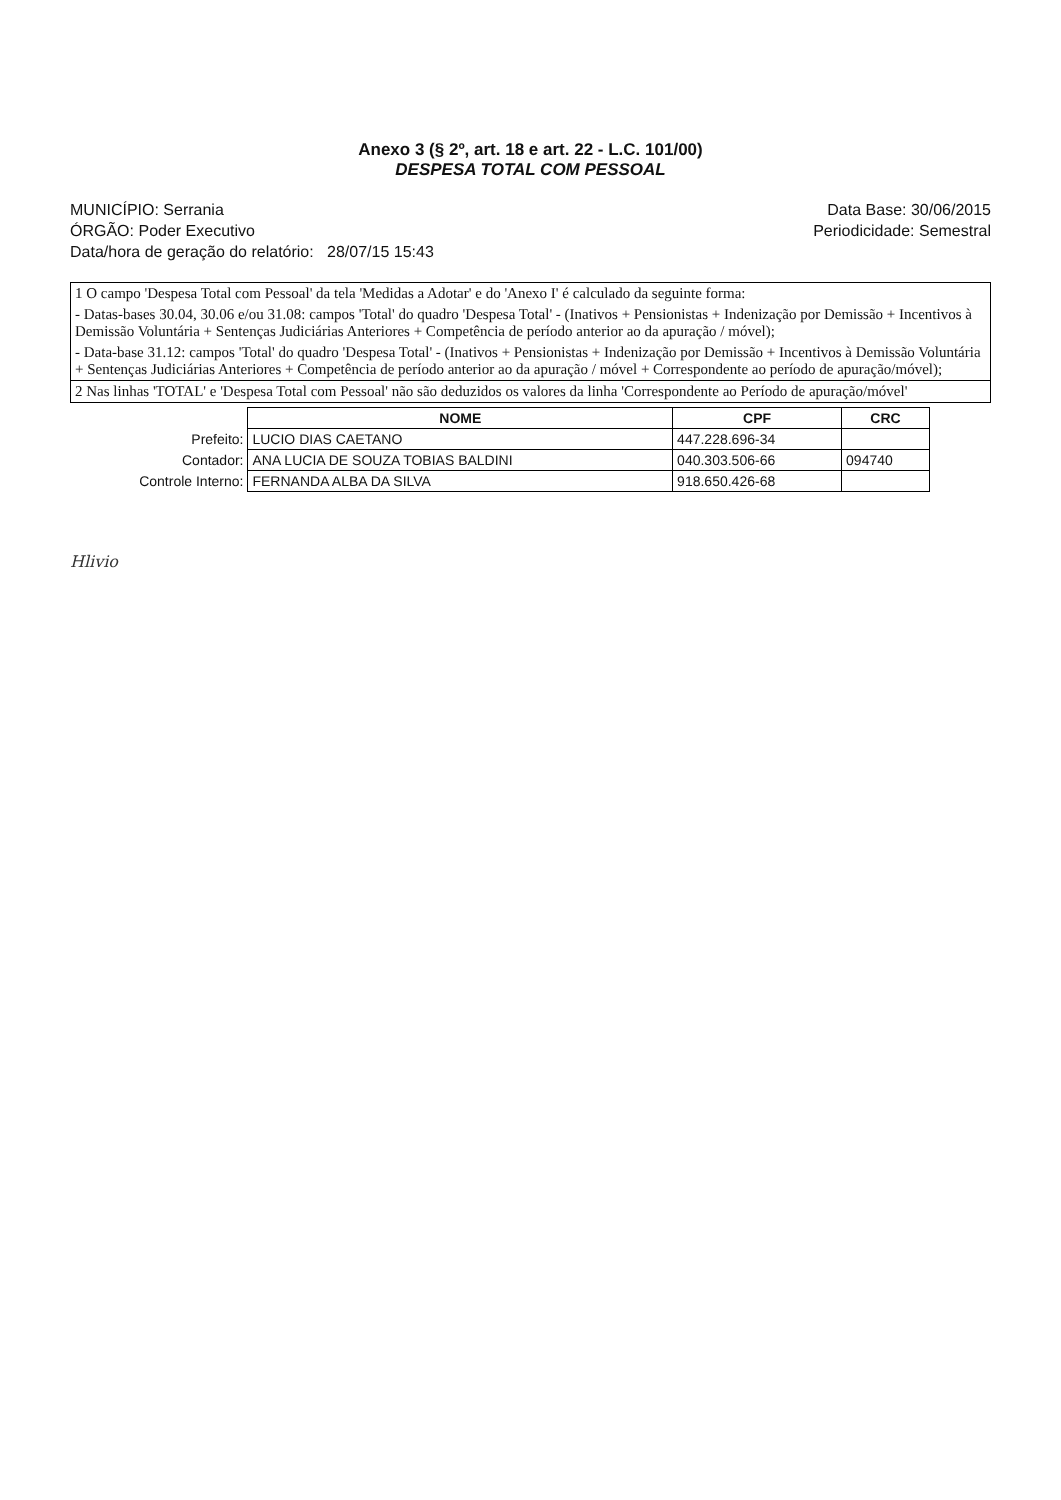Anexo 3 (§ 2º, art. 18 e art. 22 - L.C. 101/00)
DESPESA TOTAL COM PESSOAL
MUNICÍPIO: Serrania
ÓRGÃO: Poder Executivo
Data/hora de geração do relatório: 28/07/15 15:43
Data Base: 30/06/2015
Periodicidade: Semestral
1 O campo 'Despesa Total com Pessoal' da tela 'Medidas a Adotar' e do 'Anexo I' é calculado da seguinte forma:
- Datas-bases 30.04, 30.06 e/ou 31.08: campos 'Total' do quadro 'Despesa Total' - (Inativos + Pensionistas + Indenização por Demissão + Incentivos à Demissão Voluntária + Sentenças Judiciárias Anteriores + Competência de período anterior ao da apuração / móvel);
- Data-base 31.12: campos 'Total' do quadro 'Despesa Total' - (Inativos + Pensionistas + Indenização por Demissão + Incentivos à Demissão Voluntária + Sentenças Judiciárias Anteriores + Competência de período anterior ao da apuração / móvel + Correspondente ao período de apuração/móvel);
2 Nas linhas 'TOTAL' e 'Despesa Total com Pessoal' não são deduzidos os valores da linha 'Correspondente ao Período de apuração/móvel'
| | NOME | CPF | CRC |
| Prefeito: | LUCIO DIAS CAETANO | 447.228.696-34 | |
| Contador: | ANA LUCIA DE SOUZA TOBIAS BALDINI | 040.303.506-66 | 094740 |
| Controle Interno: | FERNANDA ALBA DA SILVA | 918.650.426-68 | |
Hlivio